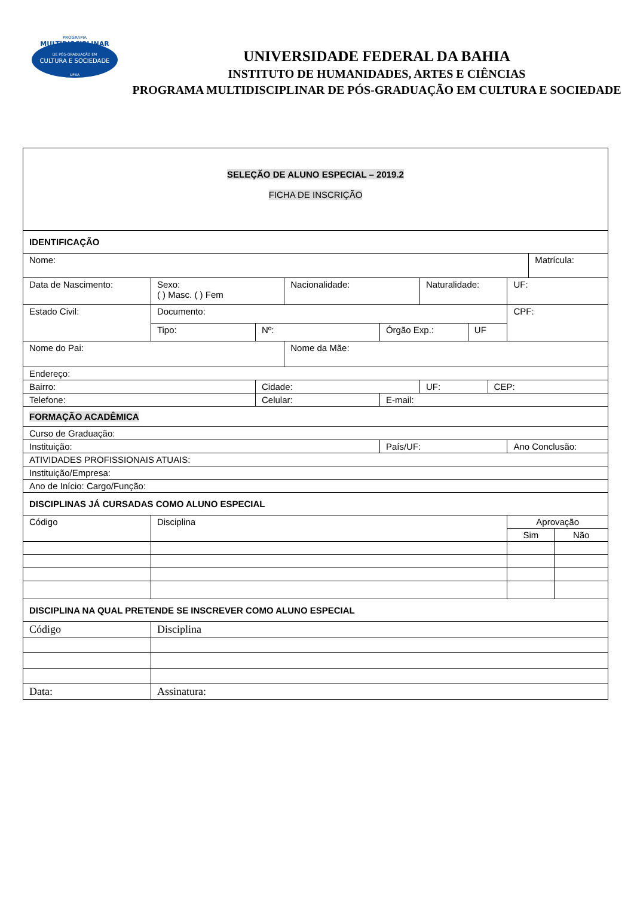PROGRAMA
MULTIDISCIPLINAR
DE PÓS-GRADUAÇÃO EM
CULTURA E SOCIEDADE
UFBA
UNIVERSIDADE FEDERAL DA BAHIA
INSTITUTO DE HUMANIDADES, ARTES E CIÊNCIAS
PROGRAMA MULTIDISCIPLINAR DE PÓS-GRADUAÇÃO EM CULTURA E SOCIEDADE
| SELEÇÃO DE ALUNO ESPECIAL – 2019.2 FICHA DE INSCRIÇÃO | | | | | | | | | | | |
| IDENTIFICAÇÃO | | | | | | | | | | | |
| Nome: | | | | | | | | | | Matrícula: | |
| Data de Nascimento: | | Sexo: ( ) Masc. ( ) Fem | | Nacionalidade: | | Naturalidade: | | | UF: | | |
| Estado Civil: | | Documento: | | | | | | | CPF: | | |
| | | Tipo: | Nº: | | Órgão Exp.: | | UF | | | | |
| Nome do Pai: | | | | Nome da Mãe: | | | | | | | |
| Endereço: | | | | | | | | | | | |
| Bairro: | | | Cidade: | | | UF: | | CEP: | | | |
| Telefone: | | | Celular: | | E-mail: | | | | | | |
| FORMAÇÃO ACADÊMICA | | | | | | | | | | | |
| Curso de Graduação: | | | | | | | | | | | |
| Instituição: | | | | | País/UF: | | | | Ano Conclusão: | | |
| ATIVIDADES PROFISSIONAIS ATUAIS: | | | | | | | | | | | |
| Instituição/Empresa: | | | | | | | | | | | |
| Ano de Início: Cargo/Função: | | | | | | | | | | | |
| DISCIPLINAS JÁ CURSADAS COMO ALUNO ESPECIAL | | | | | | | | | | | |
| Código | Disciplina | | | | | | | | Aprovação | | |
| | | | | | | | | | Sim | | Não |
| DISCIPLINA NA QUAL PRETENDE SE INSCREVER COMO ALUNO ESPECIAL | | | | | | | | | | | |
| Código | Disciplina | | | | | | | | | | |
| Data: | | Assinatura: | | | | | | | | | |